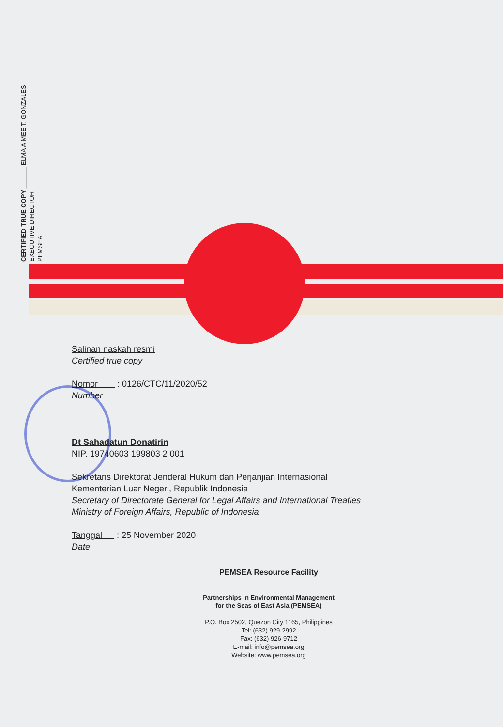CERTIFIED TRUE COPY ______ ELMA AIMEE T. GONZALES
EXECUTIVE DIRECTOR
PEMSEA
Salinan naskah resmi
Certified true copy
Nomor : 0126/CTC/11/2020/52
Number
Dt Sahadatun Donatirin
NIP. 19740603 199803 2 001
Sekretaris Direktorat Jenderal Hukum dan Perjanjian Internasional
Kementerian Luar Negeri, Republik Indonesia
Secretary of Directorate General for Legal Affairs and International Treaties
Ministry of Foreign Affairs, Republic of Indonesia
Tanggal : 25 November 2020
Date
PEMSEA Resource Facility
Partnerships in Environmental Management
for the Seas of East Asia (PEMSEA)
P.O. Box 2502, Quezon City 1165, Philippines
Tel: (632) 929-2992
Fax: (632) 926-9712
E-mail: info@pemsea.org
Website: www.pemsea.org